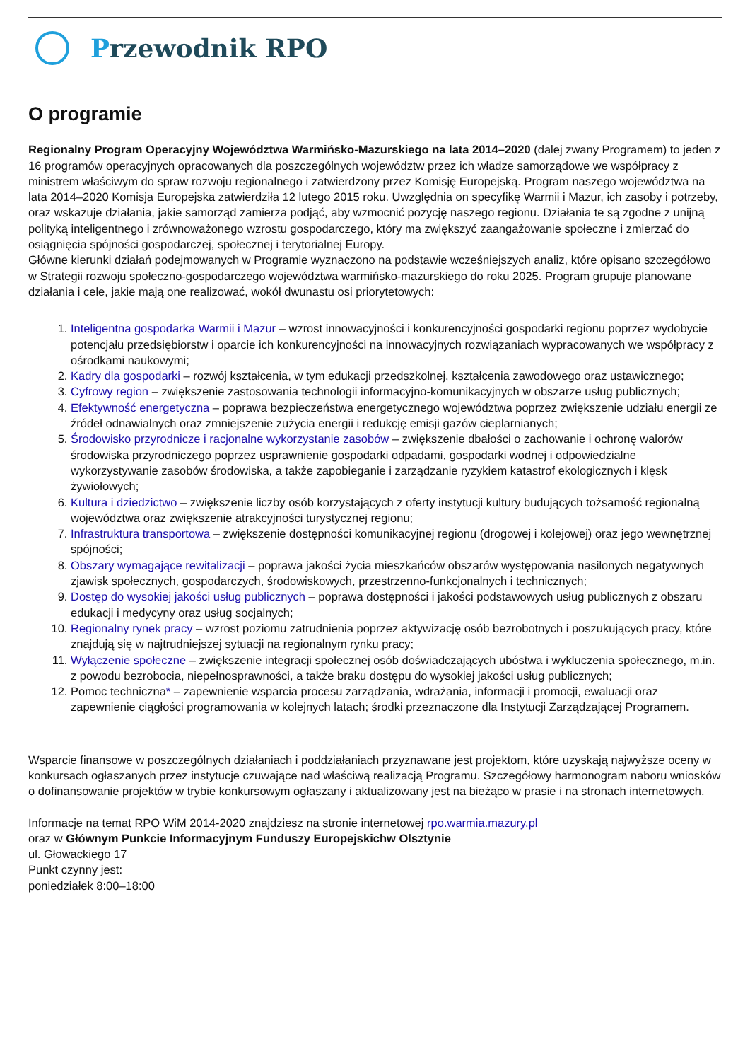Przewodnik RPO
O programie
Regionalny Program Operacyjny Województwa Warmińsko-Mazurskiego na lata 2014–2020 (dalej zwany Programem) to jeden z 16 programów operacyjnych opracowanych dla poszczególnych województw przez ich władze samorządowe we współpracy z ministrem właściwym do spraw rozwoju regionalnego i zatwierdzony przez Komisję Europejską. Program naszego województwa na lata 2014–2020 Komisja Europejska zatwierdziła 12 lutego 2015 roku. Uwzględnia on specyfikę Warmii i Mazur, ich zasoby i potrzeby, oraz wskazuje działania, jakie samorząd zamierza podjąć, aby wzmocnić pozycję naszego regionu. Działania te są zgodne z unijną polityką inteligentnego i zrównoważonego wzrostu gospodarczego, który ma zwiększyć zaangażowanie społeczne i zmierzać do osiągnięcia spójności gospodarczej, społecznej i terytorialnej Europy.
Główne kierunki działań podejmowanych w Programie wyznaczono na podstawie wcześniejszych analiz, które opisano szczegółowo w Strategii rozwoju społeczno-gospodarczego województwa warmińsko-mazurskiego do roku 2025. Program grupuje planowane działania i cele, jakie mają one realizować, wokół dwunastu osi priorytetowych:
1. Inteligentna gospodarka Warmii i Mazur – wzrost innowacyjności i konkurencyjności gospodarki regionu poprzez wydobycie potencjału przedsiębiorstw i oparcie ich konkurencyjności na innowacyjnych rozwiązaniach wypracowanych we współpracy z ośrodkami naukowymi;
2. Kadry dla gospodarki – rozwój kształcenia, w tym edukacji przedszkolnej, kształcenia zawodowego oraz ustawicznego;
3. Cyfrowy region – zwiększenie zastosowania technologii informacyjno-komunikacyjnych w obszarze usług publicznych;
4. Efektywność energetyczna – poprawa bezpieczeństwa energetycznego województwa poprzez zwiększenie udziału energii ze źródeł odnawialnych oraz zmniejszenie zużycia energii i redukcję emisji gazów cieplarnianych;
5. Środowisko przyrodnicze i racjonalne wykorzystanie zasobów – zwiększenie dbałości o zachowanie i ochronę walorów środowiska przyrodniczego poprzez usprawnienie gospodarki odpadami, gospodarki wodnej i odpowiedzialne wykorzystywanie zasobów środowiska, a także zapobieganie i zarządzanie ryzykiem katastrof ekologicznych i klęsk żywiołowych;
6. Kultura i dziedzictwo – zwiększenie liczby osób korzystających z oferty instytucji kultury budujących tożsamość regionalną województwa oraz zwiększenie atrakcyjności turystycznej regionu;
7. Infrastruktura transportowa – zwiększenie dostępności komunikacyjnej regionu (drogowej i kolejowej) oraz jego wewnętrznej spójności;
8. Obszary wymagające rewitalizacji – poprawa jakości życia mieszkańców obszarów występowania nasilonych negatywnych zjawisk społecznych, gospodarczych, środowiskowych, przestrzenno-funkcjonalnych i technicznych;
9. Dostęp do wysokiej jakości usług publicznych – poprawa dostępności i jakości podstawowych usług publicznych z obszaru edukacji i medycyny oraz usług socjalnych;
10. Regionalny rynek pracy – wzrost poziomu zatrudnienia poprzez aktywizację osób bezrobotnych i poszukujących pracy, które znajdują się w najtrudniejszej sytuacji na regionalnym rynku pracy;
11. Wyłączenie społeczne – zwiększenie integracji społecznej osób doświadczających ubóstwa i wykluczenia społecznego, m.in. z powodu bezrobocia, niepełnosprawności, a także braku dostępu do wysokiej jakości usług publicznych;
12. Pomoc techniczna* – zapewnienie wsparcia procesu zarządzania, wdrażania, informacji i promocji, ewaluacji oraz zapewnienie ciągłości programowania w kolejnych latach; środki przeznaczone dla Instytucji Zarządzającej Programem.
Wsparcie finansowe w poszczególnych działaniach i poddziałaniach przyznawane jest projektom, które uzyskają najwyższe oceny w konkursach ogłaszanych przez instytucje czuwające nad właściwą realizacją Programu. Szczegółowy harmonogram naboru wniosków o dofinansowanie projektów w trybie konkursowym ogłaszany i aktualizowany jest na bieżąco w prasie i na stronach internetowych.
Informacje na temat RPO WiM 2014-2020 znajdziesz na stronie internetowej rpo.warmia.mazury.pl
oraz w Głównym Punkcie Informacyjnym Funduszy Europejskichw Olsztynie
ul. Głowackiego 17
Punkt czynny jest:
poniedziałek 8:00–18:00